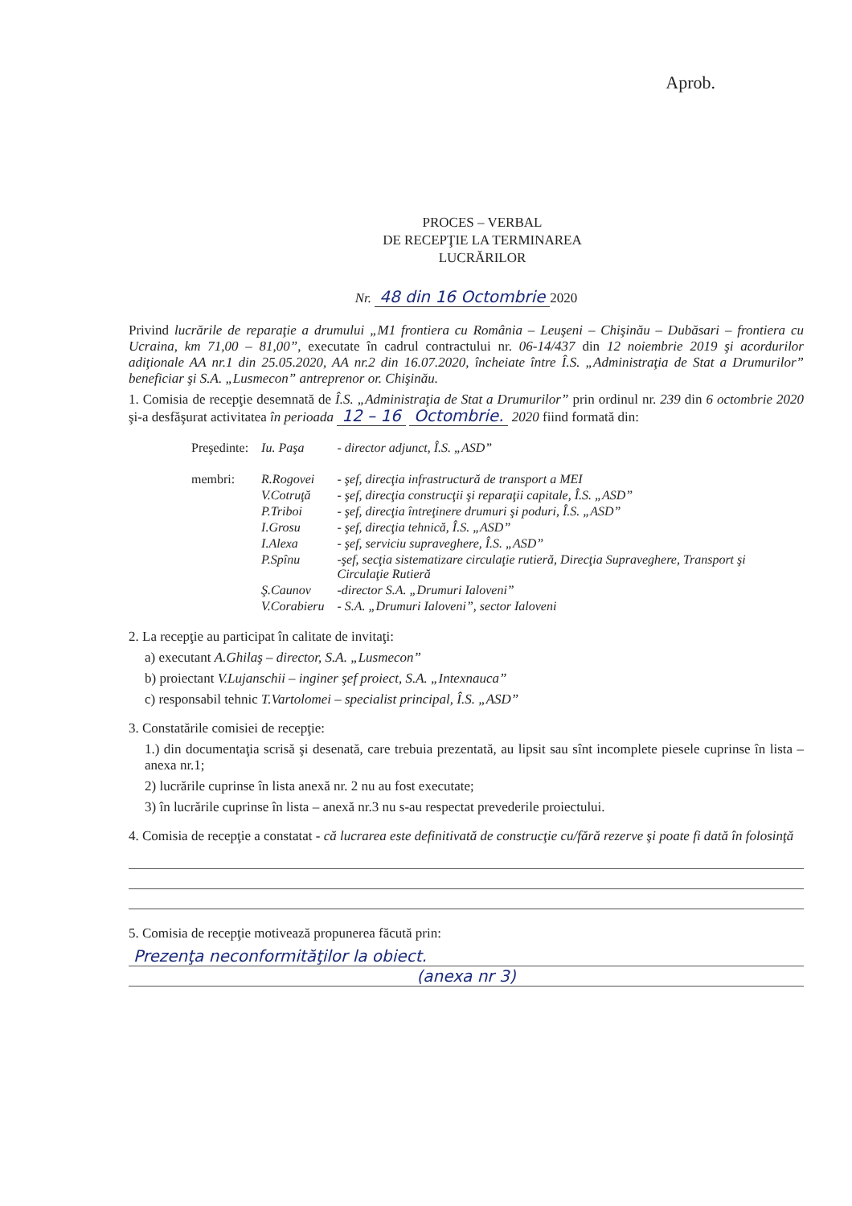Aprob.
PROCES – VERBAL
DE RECEPŢIE LA TERMINAREA
LUCRĂRILOR
Nr. 48 din 16 Octombrie 2020
Privind lucrările de reparaţie a drumului „M1 frontiera cu România – Leuşeni – Chişinău – Dubăsari – frontiera cu Ucraina, km 71,00 – 81,00”, executate în cadrul contractului nr. 06-14/437 din 12 noiembrie 2019 şi acordurilor adiţionale AA nr.1 din 25.05.2020, AA nr.2 din 16.07.2020, încheiate între Î.S. „Administraţia de Stat a Drumurilor” beneficiar şi S.A. „Lusmecon” antreprenor or. Chişinău.
1. Comisia de recepţie desemnată de Î.S. „Administraţia de Stat a Drumurilor” prin ordinul nr. 239 din 6 octombrie 2020 şi-a desfăşurat activitatea în perioada 12 – 16 Octombrie. 2020 fiind formată din:
| Preşedinte: | Iu. Paşa | - director adjunct, Î.S. „ASD” |
| membri: | R.Rogovei | - şef, direcţia infrastructură de transport a MEI |
| | V.Cotruţă | - şef, direcţia construcţii şi reparaţii capitale, Î.S. „ASD” |
| | P.Triboi | - şef, direcţia întreţinere drumuri şi poduri, Î.S. „ASD” |
| | I.Grosu | - şef, direcţia tehnică, Î.S. „ASD” |
| | I.Alexa | - şef, serviciu supraveghere, Î.S. „ASD” |
| | P.Spînu | -şef, secţia sistematizare circulaţie rutieră, Direcţia Supraveghere, Transport şi Circulaţie Rutieră |
| | Ş.Caunov | -director S.A. „Drumuri Ialoveni” |
| | V.Corabieru | - S.A. „Drumuri Ialoveni”, sector Ialoveni |
2. La recepţie au participat în calitate de invitaţi:
a) executant A.Ghilaş – director, S.A. „Lusmecon”
b) proiectant V.Lujanschii – inginer şef proiect, S.A. „Intexnauca”
c) responsabil tehnic T.Vartolomei – specialist principal, Î.S. „ASD”
3. Constatările comisiei de recepţie:
1.) din documentaţia scrisă şi desenată, care trebuia prezentată, au lipsit sau sînt incomplete piesele cuprinse în lista – anexa nr.1;
2) lucrările cuprinse în lista anexă nr. 2 nu au fost executate;
3) în lucrările cuprinse în lista – anexă nr.3 nu s-au respectat prevederile proiectului.
4. Comisia de recepţie a constatat - că lucrarea este definitivată de construcţie cu/fără rezerve şi poate fi dată în folosinţă
5. Comisia de recepţie motivează propunerea făcută prin:
Prezenţa neconformităţilor la obiect.
(anexa nr 3)